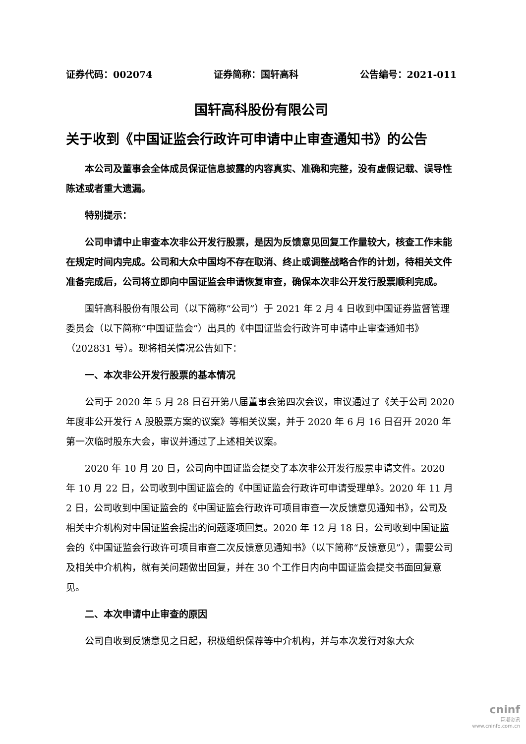证券代码：002074 证券简称：国轩高科 公告编号：2021-011
国轩高科股份有限公司
关于收到《中国证监会行政许可申请中止审查通知书》的公告
本公司及董事会全体成员保证信息披露的内容真实、准确和完整，没有虚假记载、误导性陈述或者重大遗漏。
特别提示：
公司申请中止审查本次非公开发行股票，是因为反馈意见回复工作量较大，核查工作未能在规定时间内完成。公司和大众中国均不存在取消、终止或调整战略合作的计划，待相关文件准备完成后，公司将立即向中国证监会申请恢复审查，确保本次非公开发行股票顺利完成。
国轩高科股份有限公司（以下简称“公司”）于 2021 年 2 月 4 日收到中国证券监督管理委员会（以下简称“中国证监会”）出具的《中国证监会行政许可申请中止审查通知书》（202831 号）。现将相关情况公告如下：
一、本次非公开发行股票的基本情况
公司于 2020 年 5 月 28 日召开第八届董事会第四次会议，审议通过了《关于公司 2020 年度非公开发行 A 股股票方案的议案》等相关议案，并于 2020 年 6 月 16 日召开 2020 年第一次临时股东大会，审议并通过了上述相关议案。
2020 年 10 月 20 日，公司向中国证监会提交了本次非公开发行股票申请文件。2020 年 10 月 22 日，公司收到中国证监会的《中国证监会行政许可申请受理单》。2020 年 11 月 2 日，公司收到中国证监会的《中国证监会行政许可项目审查一次反馈意见通知书》，公司及相关中介机构对中国证监会提出的问题逐项回复。2020 年 12 月 18 日，公司收到中国证监会的《中国证监会行政许可项目审查二次反馈意见通知书》（以下简称“反馈意见”），需要公司及相关中介机构，就有关问题做出回复，并在 30 个工作日内向中国证监会提交书面回复意见。
二、本次申请中止审查的原因
公司自收到反馈意见之日起，积极组织保荐等中介机构，并与本次发行对象大众
cninf
巨潮资讯
www.cninfo.com.cn